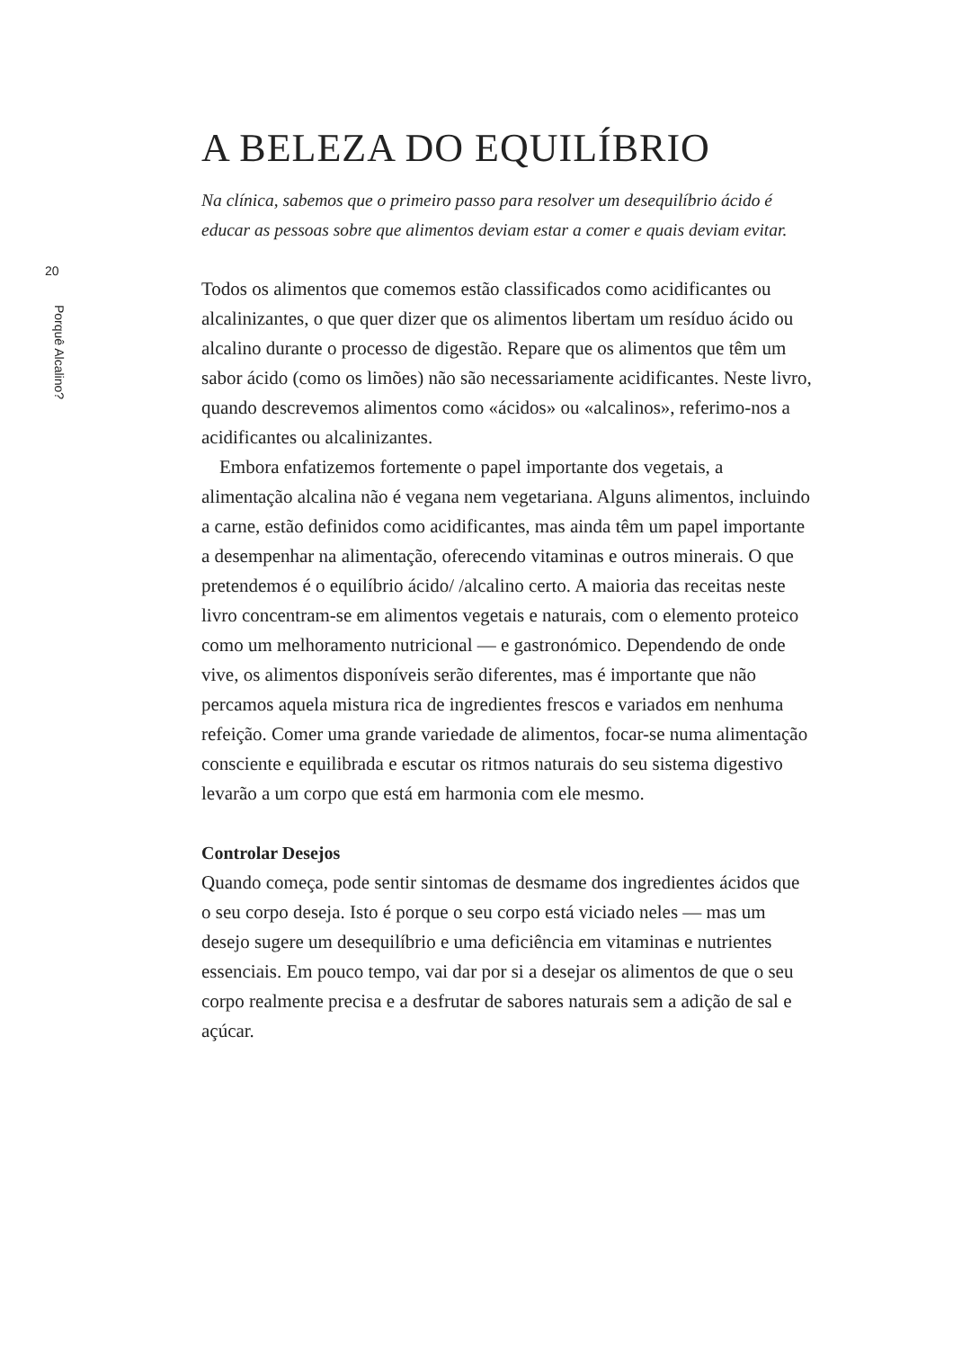20
Porquê Alcalino?
A BELEZA DO EQUILÍBRIO
Na clínica, sabemos que o primeiro passo para resolver um desequilíbrio ácido é educar as pessoas sobre que alimentos deviam estar a comer e quais deviam evitar.
Todos os alimentos que comemos estão classificados como acidificantes ou alcalinizantes, o que quer dizer que os alimentos libertam um resíduo ácido ou alcalino durante o processo de digestão. Repare que os alimentos que têm um sabor ácido (como os limões) não são necessariamente acidificantes. Neste livro, quando descrevemos alimentos como «ácidos» ou «alcalinos», referimo-nos a acidificantes ou alcalinizantes.
Embora enfatizemos fortemente o papel importante dos vegetais, a alimentação alcalina não é vegana nem vegetariana. Alguns alimentos, incluindo a carne, estão definidos como acidificantes, mas ainda têm um papel importante a desempenhar na alimentação, oferecendo vitaminas e outros minerais. O que pretendemos é o equilíbrio ácido/ /alcalino certo. A maioria das receitas neste livro concentram-se em alimentos vegetais e naturais, com o elemento proteico como um melhoramento nutricional — e gastronómico. Dependendo de onde vive, os alimentos disponíveis serão diferentes, mas é importante que não percamos aquela mistura rica de ingredientes frescos e variados em nenhuma refeição. Comer uma grande variedade de alimentos, focar-se numa alimentação consciente e equilibrada e escutar os ritmos naturais do seu sistema digestivo levarão a um corpo que está em harmonia com ele mesmo.
Controlar Desejos
Quando começa, pode sentir sintomas de desmame dos ingredientes ácidos que o seu corpo deseja. Isto é porque o seu corpo está viciado neles — mas um desejo sugere um desequilíbrio e uma deficiência em vitaminas e nutrientes essenciais. Em pouco tempo, vai dar por si a desejar os alimentos de que o seu corpo realmente precisa e a desfrutar de sabores naturais sem a adição de sal e açúcar.